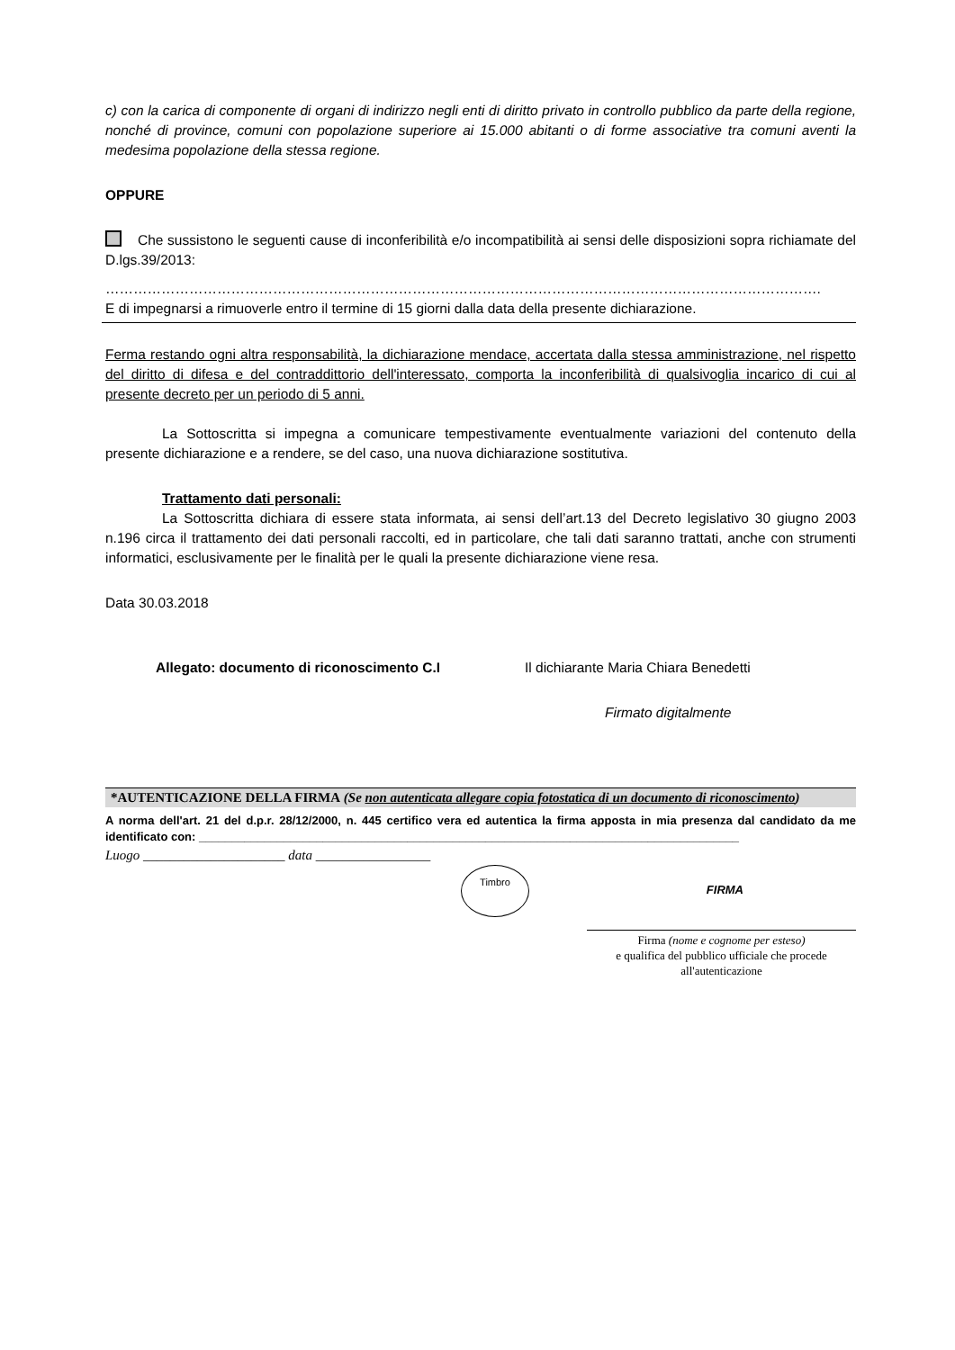c) con la carica di componente di organi di indirizzo negli enti di diritto privato in controllo pubblico da parte della regione, nonché di province, comuni con popolazione superiore ai 15.000 abitanti o di forme associative tra comuni aventi la medesima popolazione della stessa regione.
OPPURE
Che sussistono le seguenti cause di inconferibilità e/o incompatibilità ai sensi delle disposizioni sopra richiamate del D.lgs.39/2013:
……………………………………………………………………………………………………………………………………….
E di impegnarsi a rimuoverle entro il termine di 15 giorni dalla data della presente dichiarazione.
Ferma restando ogni altra responsabilità, la dichiarazione mendace, accertata dalla stessa amministrazione, nel rispetto del diritto di difesa e del contraddittorio dell'interessato, comporta la inconferibilità di qualsivoglia incarico di cui al presente decreto per un periodo di 5 anni.
La Sottoscritta si impegna a comunicare tempestivamente eventualmente variazioni del contenuto della presente dichiarazione e a rendere, se del caso, una nuova dichiarazione sostitutiva.
Trattamento dati personali:
La Sottoscritta dichiara di essere stata informata, ai sensi dell’art.13 del Decreto legislativo 30 giugno 2003 n.196 circa il trattamento dei dati personali raccolti, ed in particolare, che tali dati saranno trattati, anche con strumenti informatici, esclusivamente per le finalità per le quali la presente dichiarazione viene resa.
Data 30.03.2018
Allegato: documento di riconoscimento C.I Il dichiarante Maria Chiara Benedetti
Firmato digitalmente
*AUTENTICAZIONE DELLA FIRMA (Se non autenticata allegare copia fotostatica di un documento di riconoscimento)
A norma dell'art. 21 del d.p.r. 28/12/2000, n. 445 certifico vera ed autentica la firma apposta in mia presenza dal candidato da me identificato con: ___________________________________________________________________________________
Luogo _____________________ data _________________
Timbro
FIRMA
Firma (nome e cognome per esteso)
e qualifica del pubblico ufficiale che procede
all'autenticazione